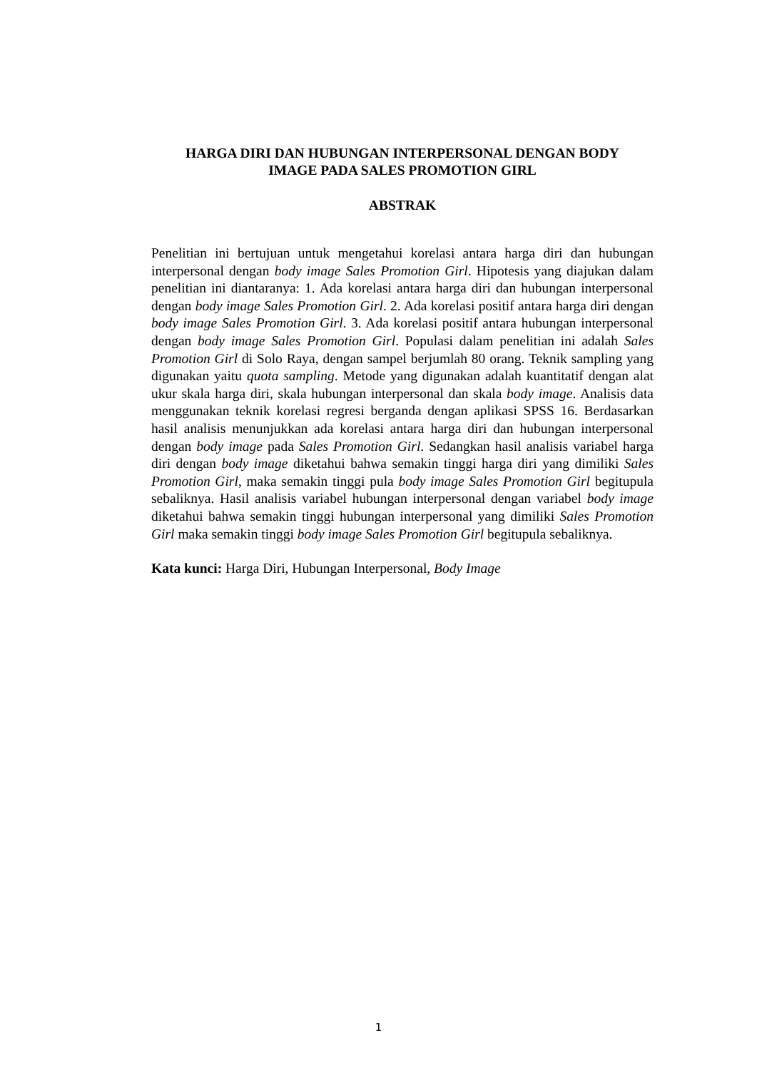HARGA DIRI DAN HUBUNGAN INTERPERSONAL DENGAN BODY
IMAGE PADA SALES PROMOTION GIRL
ABSTRAK
Penelitian ini bertujuan untuk mengetahui korelasi antara harga diri dan hubungan interpersonal dengan body image Sales Promotion Girl. Hipotesis yang diajukan dalam penelitian ini diantaranya: 1. Ada korelasi antara harga diri dan hubungan interpersonal dengan body image Sales Promotion Girl. 2. Ada korelasi positif antara harga diri dengan body image Sales Promotion Girl. 3. Ada korelasi positif antara hubungan interpersonal dengan body image Sales Promotion Girl. Populasi dalam penelitian ini adalah Sales Promotion Girl di Solo Raya, dengan sampel berjumlah 80 orang. Teknik sampling yang digunakan yaitu quota sampling. Metode yang digunakan adalah kuantitatif dengan alat ukur skala harga diri, skala hubungan interpersonal dan skala body image. Analisis data menggunakan teknik korelasi regresi berganda dengan aplikasi SPSS 16. Berdasarkan hasil analisis menunjukkan ada korelasi antara harga diri dan hubungan interpersonal dengan body image pada Sales Promotion Girl. Sedangkan hasil analisis variabel harga diri dengan body image diketahui bahwa semakin tinggi harga diri yang dimiliki Sales Promotion Girl, maka semakin tinggi pula body image Sales Promotion Girl begitupula sebaliknya. Hasil analisis variabel hubungan interpersonal dengan variabel body image diketahui bahwa semakin tinggi hubungan interpersonal yang dimiliki Sales Promotion Girl maka semakin tinggi body image Sales Promotion Girl begitupula sebaliknya.
Kata kunci: Harga Diri, Hubungan Interpersonal, Body Image
1